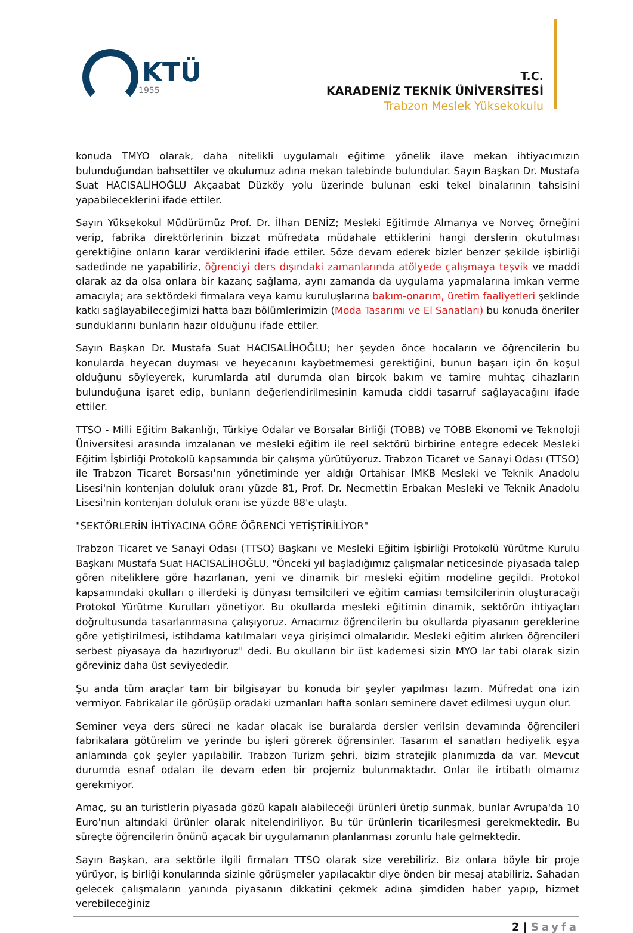KTÜ
1955
T.C.
KARADENİZ TEKNİK ÜNİVERSİTESİ
Trabzon Meslek Yüksekokulu
konuda TMYO olarak, daha nitelikli uygulamalı eğitime yönelik ilave mekan ihtiyacımızın bulunduğundan bahsettiler ve okulumuz adına mekan talebinde bulundular. Sayın Başkan Dr. Mustafa Suat HACISALİHOĞLU Akçaabat Düzköy yolu üzerinde bulunan eski tekel binalarının tahsisini yapabileceklerini ifade ettiler.
Sayın Yüksekokul Müdürümüz Prof. Dr. İlhan DENİZ; Mesleki Eğitimde Almanya ve Norveç örneğini verip, fabrika direktörlerinin bizzat müfredata müdahale ettiklerini hangi derslerin okutulması gerektiğine onların karar verdiklerini ifade ettiler. Söze devam ederek bizler benzer şekilde işbirliği sadedinde ne yapabiliriz, öğrenciyi ders dışındaki zamanlarında atölyede çalışmaya teşvik ve maddi olarak az da olsa onlara bir kazanç sağlama, aynı zamanda da uygulama yapmalarına imkan verme amacıyla; ara sektördeki firmalara veya kamu kuruluşlarına bakım-onarım, üretim faaliyetleri şeklinde katkı sağlayabileceğimizi hatta bazı bölümlerimizin (Moda Tasarımı ve El Sanatları) bu konuda öneriler sunduklarını bunların hazır olduğunu ifade ettiler.
Sayın Başkan Dr. Mustafa Suat HACISALİHOĞLU; her şeyden önce hocaların ve öğrencilerin bu konularda heyecan duyması ve heyecanını kaybetmemesi gerektiğini, bunun başarı için ön koşul olduğunu söyleyerek, kurumlarda atıl durumda olan birçok bakım ve tamire muhtaç cihazların bulunduğuna işaret edip, bunların değerlendirilmesinin kamuda ciddi tasarruf sağlayacağını ifade ettiler.
TTSO - Milli Eğitim Bakanlığı, Türkiye Odalar ve Borsalar Birliği (TOBB) ve TOBB Ekonomi ve Teknoloji Üniversitesi arasında imzalanan ve mesleki eğitim ile reel sektörü birbirine entegre edecek Mesleki Eğitim İşbirliği Protokolü kapsamında bir çalışma yürütüyoruz. Trabzon Ticaret ve Sanayi Odası (TTSO) ile Trabzon Ticaret Borsası'nın yönetiminde yer aldığı Ortahisar İMKB Mesleki ve Teknik Anadolu Lisesi'nin kontenjan doluluk oranı yüzde 81, Prof. Dr. Necmettin Erbakan Mesleki ve Teknik Anadolu Lisesi'nin kontenjan doluluk oranı ise yüzde 88'e ulaştı.
"SEKTÖRLERİN İHTİYACINA GÖRE ÖĞRENCİ YETİŞTİRİLİYOR"
Trabzon Ticaret ve Sanayi Odası (TTSO) Başkanı ve Mesleki Eğitim İşbirliği Protokolü Yürütme Kurulu Başkanı Mustafa Suat HACISALİHOĞLU, "Önceki yıl başladığımız çalışmalar neticesinde piyasada talep gören niteliklere göre hazırlanan, yeni ve dinamik bir mesleki eğitim modeline geçildi. Protokol kapsamındaki okulları o illerdeki iş dünyası temsilcileri ve eğitim camiası temsilcilerinin oluşturacağı Protokol Yürütme Kurulları yönetiyor. Bu okullarda mesleki eğitimin dinamik, sektörün ihtiyaçları doğrultusunda tasarlanmasına çalışıyoruz. Amacımız öğrencilerin bu okullarda piyasanın gereklerine göre yetiştirilmesi, istihdama katılmaları veya girişimci olmalarıdır. Mesleki eğitim alırken öğrencileri serbest piyasaya da hazırlıyoruz" dedi. Bu okulların bir üst kademesi sizin MYO lar tabi olarak sizin göreviniz daha üst seviyededir.
Şu anda tüm araçlar tam bir bilgisayar bu konuda bir şeyler yapılması lazım. Müfredat ona izin vermiyor. Fabrikalar ile görüşüp oradaki uzmanları hafta sonları seminere davet edilmesi uygun olur.
Seminer veya ders süreci ne kadar olacak ise buralarda dersler verilsin devamında öğrencileri fabrikalara götürelim ve yerinde bu işleri görerek öğrensinler. Tasarım el sanatları hediyelik eşya anlamında çok şeyler yapılabilir. Trabzon Turizm şehri, bizim stratejik planımızda da var. Mevcut durumda esnaf odaları ile devam eden bir projemiz bulunmaktadır. Onlar ile irtibatlı olmamız gerekmiyor.
Amaç, şu an turistlerin piyasada gözü kapalı alabileceği ürünleri üretip sunmak, bunlar Avrupa'da 10 Euro'nun altındaki ürünler olarak nitelendiriliyor. Bu tür ürünlerin ticarileşmesi gerekmektedir. Bu süreçte öğrencilerin önünü açacak bir uygulamanın planlanması zorunlu hale gelmektedir.
Sayın Başkan, ara sektörle ilgili firmaları TTSO olarak size verebiliriz. Biz onlara böyle bir proje yürüyor, iş birliği konularında sizinle görüşmeler yapılacaktır diye önden bir mesaj atabiliriz. Sahadan gelecek çalışmaların yanında piyasanın dikkatini çekmek adına şimdiden haber yapıp, hizmet verebileceğiniz
2 | Sayfa